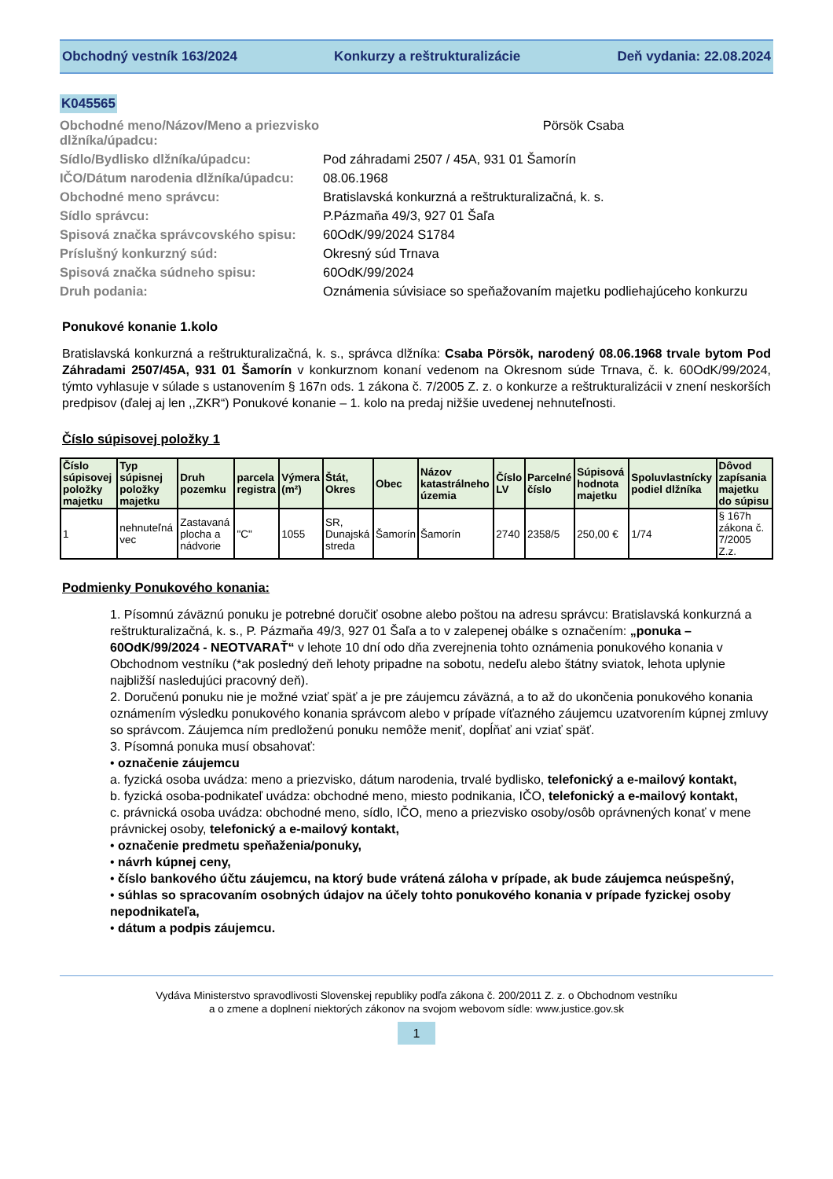Obchodný vestník 163/2024 Konkurzy a reštrukturalizácie Deň vydania: 22.08.2024
K045565
Obchodné meno/Názov/Meno a priezvisko dlžníka/úpadcu:
Pörsök Csaba
Sídlo/Bydlisko dlžníka/úpadcu:
Pod záhradami 2507 / 45A, 931 01 Šamorín
IČO/Dátum narodenia dlžníka/úpadcu:
08.06.1968
Obchodné meno správcu:
Bratislavská konkurzná a reštrukturalizačná, k. s.
Sídlo správcu:
P.Pázmaňa 49/3, 927 01 Šaľa
Spisová značka správcovského spisu:
60OdK/99/2024 S1784
Príslušný konkurzný súd:
Okresný súd Trnava
Spisová značka súdneho spisu:
60OdK/99/2024
Druh podania:
Oznámenia súvisiace so speňažovaním majetku podliehajúceho konkurzu
Ponukové konanie 1.kolo
Bratislavská konkurzná a reštrukturalizačná, k. s., správca dlžníka: Csaba Pörsök, narodený 08.06.1968 trvale bytom Pod Záhradami 2507/45A, 931 01 Šamorín v konkurznom konaní vedenom na Okresnom súde Trnava, č. k. 60OdK/99/2024, týmto vyhlasuje v súlade s ustanovením § 167n ods. 1 zákona č. 7/2005 Z. z. o konkurze a reštrukturalizácii v znení neskorších predpisov (ďalej aj len ,,ZKR“) Ponukové konanie – 1. kolo na predaj nižšie uvedenej nehnuteľnosti.
Číslo súpisovej položky 1
| Číslo súpisovej položky majetku | Typ súpisnej položky majetku | Druh pozemku | parcela registra | Výmera (m²) | Štát, Okres | Obec | Názov katastrálneho územia | Číslo LV | Parcelné číslo | Súpisová hodnota majetku | Spoluvlastnícky podiel dlžníka | Dôvod zapísania majetku do súpisu |
| --- | --- | --- | --- | --- | --- | --- | --- | --- | --- | --- | --- | --- |
| 1 | nehnuteľná vec | Zastavaná plocha a nádvorie | "C" | 1055 | SR, Dunajská streda | Šamorín | Šamorín | 2740 | 2358/5 | 250,00 € | 1/74 | § 167h zákona č. 7/2005 Z.z. |
Podmienky Ponukového konania:
1. Písomnú záväznú ponuku je potrebné doručiť osobne alebo poštou na adresu správcu: Bratislavská konkurzná a reštrukturalizačná, k. s., P. Pázmaňa 49/3, 927 01 Šaľa a to v zalepenej obálke s označením: „ponuka – 60OdK/99/2024 - NEOTVARAŤ“ v lehote 10 dní odo dňa zverejnenia tohto oznámenia ponukového konania v Obchodnom vestníku (*ak posledný deň lehoty pripadne na sobotu, nedeľu alebo štátny sviatok, lehota uplynie najbližší nasledujúci pracovný deň).
2. Doručenú ponuku nie je možné vziať späť a je pre záujemcu záväzná, a to až do ukončenia ponukového konania oznámením výsledku ponukového konania správcom alebo v prípade víťazného záujemcu uzatvorením kúpnej zmluvy so správcom. Záujemca ním predloženú ponuku nemôže meniť, dopĺňať ani vziať späť.
3. Písomná ponuka musí obsahovať:
• označenie záujemcu
a. fyzická osoba uvádza: meno a priezvisko, dátum narodenia, trvalé bydlisko, telefonický a e-mailový kontakt,
b. fyzická osoba-podnikateľ uvádza: obchodné meno, miesto podnikania, IČO, telefonický a e-mailový kontakt,
c. právnická osoba uvádza: obchodné meno, sídlo, IČO, meno a priezvisko osoby/osôb oprávnených konať v mene právnickej osoby, telefonický a e-mailový kontakt,
• označenie predmetu speňaženia/ponuky,
• návrh kúpnej ceny,
• číslo bankového účtu záujemcu, na ktorý bude vrátená záloha v prípade, ak bude záujemca neúspešný,
• súhlas so spracovaním osobných údajov na účely tohto ponukového konania v prípade fyzickej osoby nepodnikateľa,
• dátum a podpis záujemcu.
Vydáva Ministerstvo spravodlivosti Slovenskej republiky podľa zákona č. 200/2011 Z. z. o Obchodnom vestníku
a o zmene a doplnení niektorých zákonov na svojom webovom sídle: www.justice.gov.sk
1